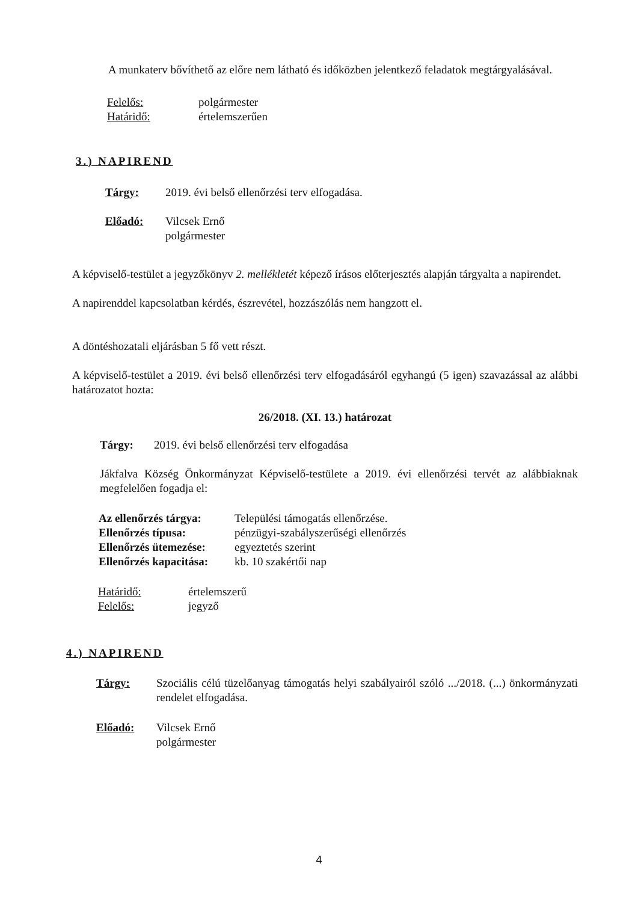A munkaterv bővíthető az előre nem látható és időközben jelentkező feladatok megtárgyalásával.
Felelős: polgármester
Határidő: értelemszerűen
3.) NAPIREND
Tárgy: 2019. évi belső ellenőrzési terv elfogadása.
Előadó: Vilcsek Ernő
polgármester
A képviselő-testület a jegyzőkönyv 2. mellékletét képező írásos előterjesztés alapján tárgyalta a napirendet.
A napirenddel kapcsolatban kérdés, észrevétel, hozzászólás nem hangzott el.
A döntéshozatali eljárásban 5 fő vett részt.
A képviselő-testület a 2019. évi belső ellenőrzési terv elfogadásáról egyhangú (5 igen) szavazással az alábbi határozatot hozta:
26/2018. (XI. 13.) határozat
Tárgy: 2019. évi belső ellenőrzési terv elfogadása
Jákfalva Község Önkormányzat Képviselő-testülete a 2019. évi ellenőrzési tervét az alábbiaknak megfelelően fogadja el:
Az ellenőrzés tárgya: Települési támogatás ellenőrzése.
Ellenőrzés típusa: pénzügyi-szabályszerűségi ellenőrzés
Ellenőrzés ütemezése: egyeztetés szerint
Ellenőrzés kapacitása: kb. 10 szakértői nap
Határidő: értelemszerű
Felelős: jegyző
4.) NAPIREND
Tárgy: Szociális célú tüzelőanyag támogatás helyi szabályairól szóló .../2018. (...) önkormányzati rendelet elfogadása.
Előadó: Vilcsek Ernő
polgármester
4